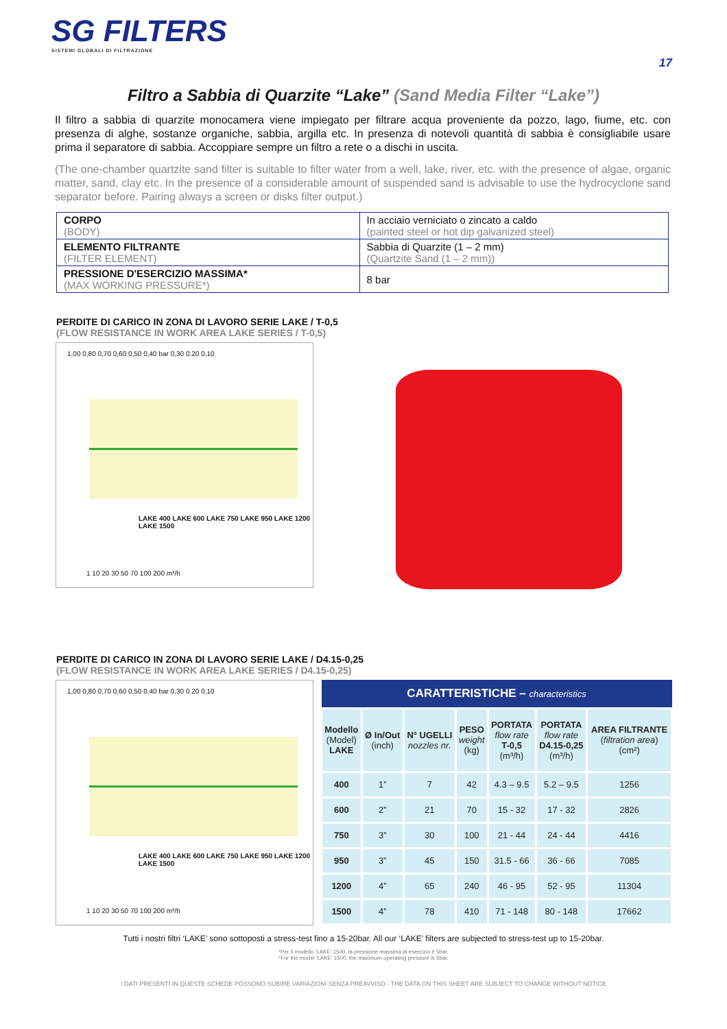SG FILTERS
SISTEMI GLOBALI DI FILTRAZIONE
17
Filtro a Sabbia di Quarzite “Lake” (Sand Media Filter “Lake”)
Il filtro a sabbia di quarzite monocamera viene impiegato per filtrare acqua proveniente da pozzo, lago, fiume, etc. con presenza di alghe, sostanze organiche, sabbia, argilla etc. In presenza di notevoli quantità di sabbia è consigliabile usare prima il separatore di sabbia. Accoppiare sempre un filtro a rete o a dischi in uscita.
(The one-chamber quartzite sand filter is suitable to filter water from a well, lake, river, etc. with the presence of algae, organic matter, sand, clay etc. In the presence of a considerable amount of suspended sand is advisable to use the hydrocyclone sand separator before. Pairing always a screen or disks filter output.)
| CORPO (BODY) | In acciaio verniciato o zincato a caldo (painted steel or hot dip galvanized steel) |
| ELEMENTO FILTRANTE (FILTER ELEMENT) | Sabbia di Quarzite (1 – 2 mm) (Quartzite Sand (1 – 2 mm)) |
| PRESSIONE D'ESERCIZIO MASSIMA* (MAX WORKING PRESSURE*) | 8 bar |
PERDITE DI CARICO IN ZONA DI LAVORO SERIE LAKE / T-0,5
(FLOW RESISTANCE IN WORK AREA LAKE SERIES / T-0,5)
1,00 0,80 0,70 0,60 0,50 0,40 bar 0,30 0.20 0,10
LAKE 400 LAKE 600 LAKE 750 LAKE 950 LAKE 1200 LAKE 1500
1 10 20 30 50 70 100 200 m³/h
PERDITE DI CARICO IN ZONA DI LAVORO SERIE LAKE / D4.15-0,25
(FLOW RESISTANCE IN WORK AREA LAKE SERIES / D4.15-0,25)
1,00 0,80 0,70 0,60 0,50 0,40 bar 0,30 0.20 0,10
LAKE 400 LAKE 600 LAKE 750 LAKE 950 LAKE 1200 LAKE 1500
1 10 20 30 50 70 100 200 m³/h
| CARATTERISTICHE – characteristics | | | | | | |
| --- | --- | --- | --- | --- | --- | --- |
| Modello (Model) LAKE | Ø In/Out (inch) | N° UGELLI nozzles nr. | PESO weight (kg) | PORTATA flow rate T-0,5 (m³/h) | PORTATA flow rate D4.15-0,25 (m³/h) | AREA FILTRANTE ( filtration area ) (cm²) |
| 400 | 1” | 7 | 42 | 4.3 – 9.5 | 5.2 – 9.5 | 1256 |
| 600 | 2” | 21 | 70 | 15 - 32 | 17 - 32 | 2826 |
| 750 | 3” | 30 | 100 | 21 - 44 | 24 - 44 | 4416 |
| 950 | 3” | 45 | 150 | 31.5 - 66 | 36 - 66 | 7085 |
| 1200 | 4” | 65 | 240 | 46 - 95 | 52 - 95 | 11304 |
| 1500 | 4” | 78 | 410 | 71 - 148 | 80 - 148 | 17662 |
Tutti i nostri filtri ‘LAKE’ sono sottoposti a stress-test fino a 15-20bar. All our ‘LAKE’ filters are subjected to stress-test up to 15-20bar.
*Per il modello 'LAKE' 1500, la pressione massima di esercizio è 5bar.
*For the model 'LAKE' 1500, the maximum operating pressure is 5bar.
I DATI PRESENTI IN QUESTE SCHEDE POSSONO SUBIRE VARIAZIONI SENZA PREAVVISO - THE DATA ON THIS SHEET ARE SUBJECT TO CHANGE WITHOUT NOTICE